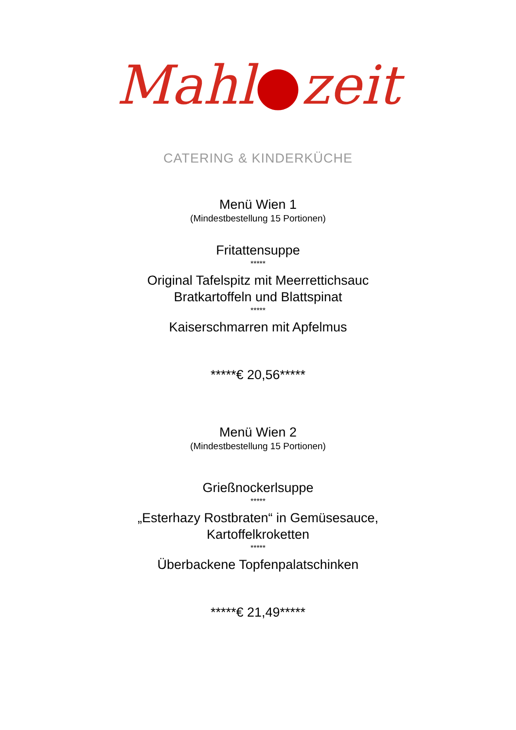Mahl●zeit
CATERING & KINDERKÜCHE
Menü Wien 1
(Mindestbestellung 15 Portionen)
Fritattensuppe
*****
Original Tafelspitz mit Meerrettichsauc
Bratkartoffeln und Blattspinat
*****
Kaiserschmarren mit Apfelmus
*****€ 20,56*****
Menü Wien 2
(Mindestbestellung 15 Portionen)
Grießnockerlsuppe
*****
„Esterhazy Rostbraten“ in Gemüsesauce,
Kartoffelkroketten
*****
Überbackene Topfenpalatschinken
*****€ 21,49*****